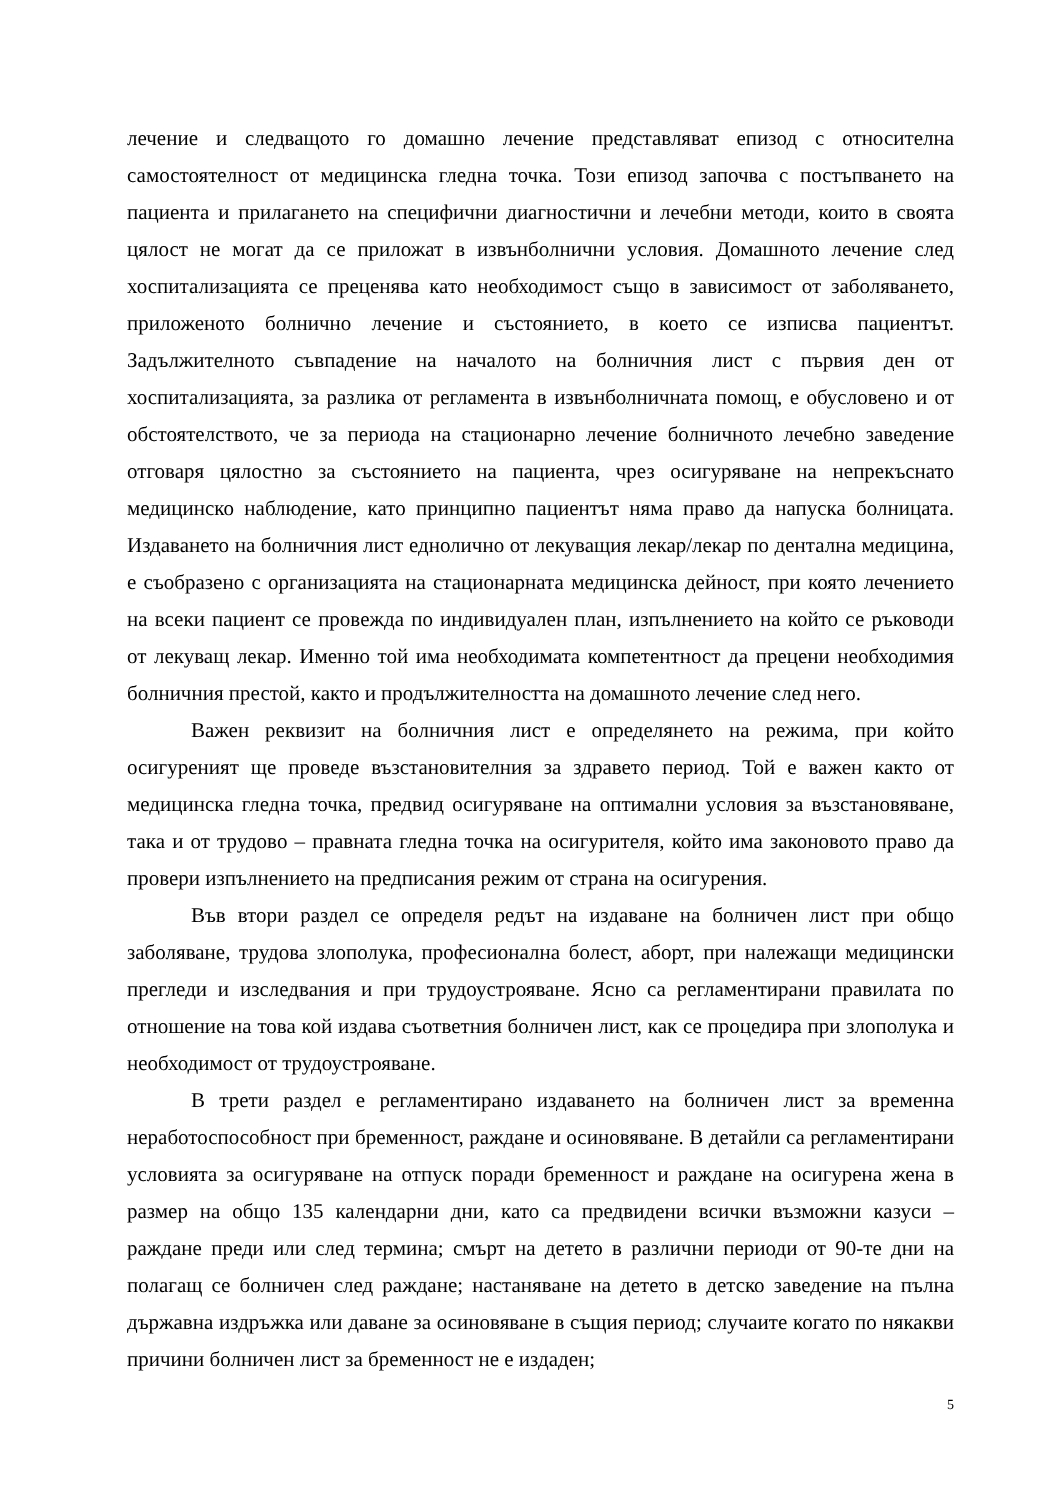лечение и следващото го домашно лечение представляват епизод с относителна самостоятелност от медицинска гледна точка. Този епизод започва с постъпването на пациента и прилагането на специфични диагностични и лечебни методи, които в своята цялост не могат да се приложат в извънболнични условия. Домашното лечение след хоспитализацията се преценява като необходимост също в зависимост от заболяването, приложеното болнично лечение и състоянието, в което се изписва пациентът. Задължителното съвпадение на началото на болничния лист с първия ден от хоспитализацията, за разлика от регламента в извънболничната помощ, е обусловено и от обстоятелството, че за периода на стационарно лечение болничното лечебно заведение отговаря цялостно за състоянието на пациента, чрез осигуряване на непрекъснато медицинско наблюдение, като принципно пациентът няма право да напуска болницата. Издаването на болничния лист еднолично от лекуващия лекар/лекар по дентална медицина, е съобразено с организацията на стационарната медицинска дейност, при която лечението на всеки пациент се провежда по индивидуален план, изпълнението на който се ръководи от лекуващ лекар. Именно той има необходимата компетентност да прецени необходимия болничния престой, както и продължителността на домашното лечение след него.
Важен реквизит на болничния лист е определянето на режима, при който осигуреният ще проведе възстановителния за здравето период. Той е важен както от медицинска гледна точка, предвид осигуряване на оптимални условия за възстановяване, така и от трудово – правната гледна точка на осигурителя, който има законовото право да провери изпълнението на предписания режим от страна на осигурения.
Във втори раздел се определя редът на издаване на болничен лист при общо заболяване, трудова злополука, професионална болест, аборт, при належащи медицински прегледи и изследвания и при трудоустрояване. Ясно са регламентирани правилата по отношение на това кой издава съответния болничен лист, как се процедира при злополука и необходимост от трудоустрояване.
В трети раздел е регламентирано издаването на болничен лист за временна неработоспособност при бременност, раждане и осиновяване. В детайли са регламентирани условията за осигуряване на отпуск поради бременност и раждане на осигурена жена в размер на общо 135 календарни дни, като са предвидени всички възможни казуси – раждане преди или след термина; смърт на детето в различни периоди от 90-те дни на полагащ се болничен след раждане; настаняване на детето в детско заведение на пълна държавна издръжка или даване за осиновяване в същия период; случаите когато по някакви причини болничен лист за бременност не е издаден;
5